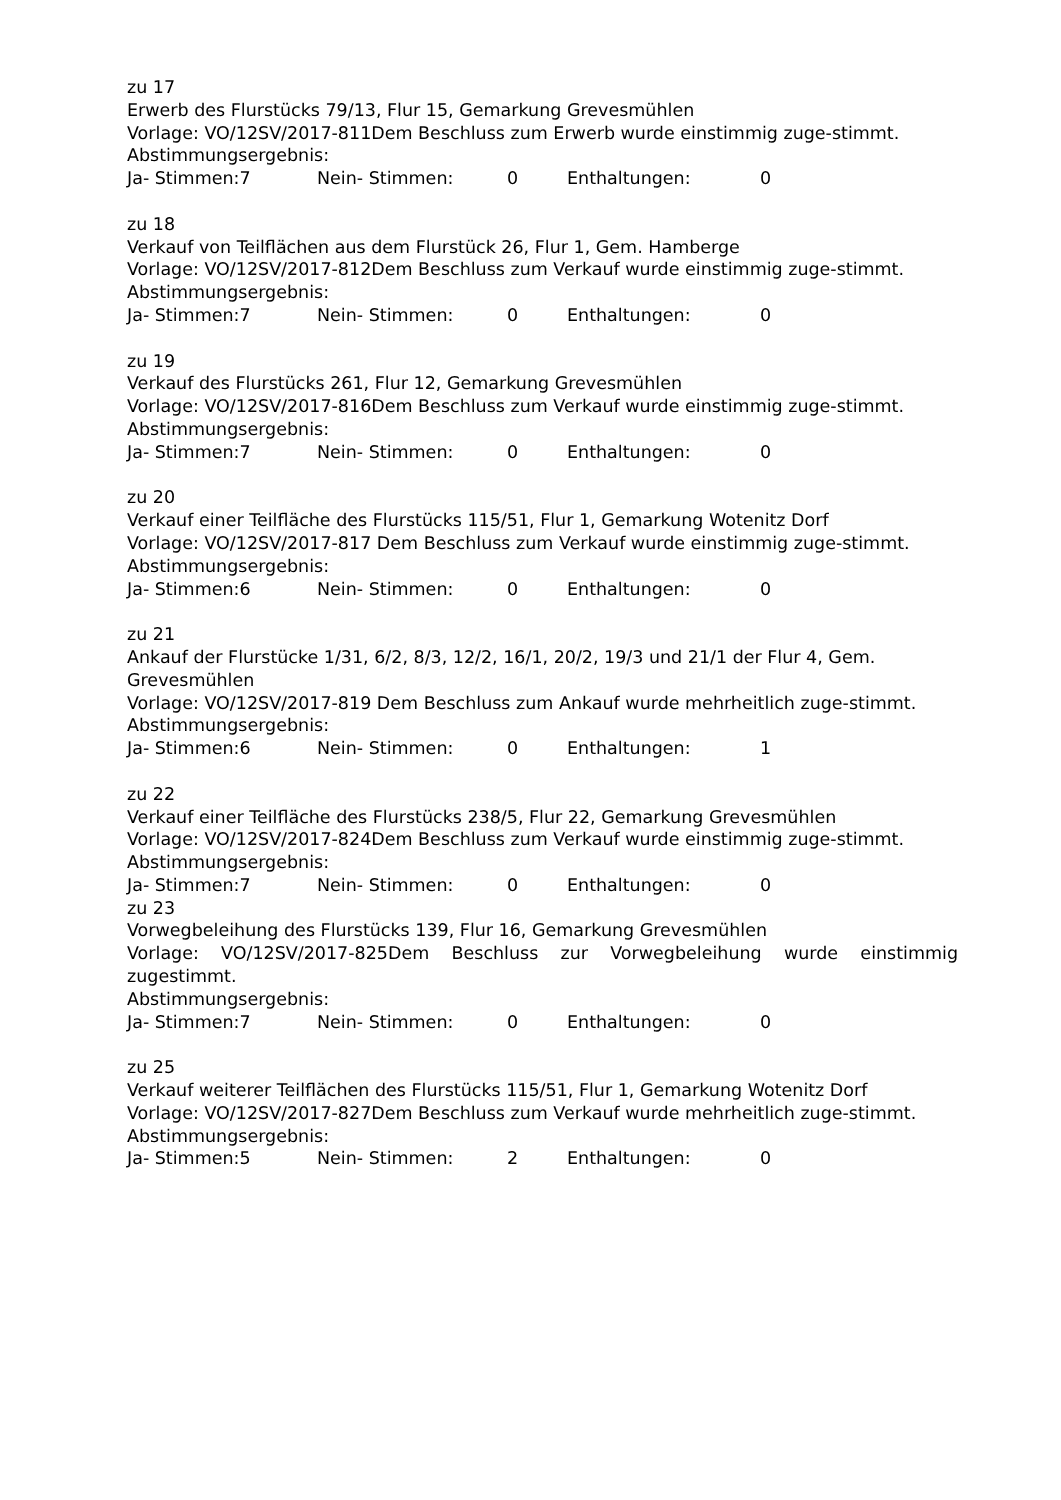zu 17
Erwerb des Flurstücks 79/13, Flur 15, Gemarkung Grevesmühlen
Vorlage: VO/12SV/2017-811Dem Beschluss zum Erwerb wurde einstimmig zuge-stimmt.
Abstimmungsergebnis:
Ja- Stimmen:7 Nein- Stimmen: 0 Enthaltungen: 0
zu 18
Verkauf von Teilflächen aus dem Flurstück 26, Flur 1, Gem. Hamberge
Vorlage: VO/12SV/2017-812Dem Beschluss zum Verkauf wurde einstimmig zuge-stimmt.
Abstimmungsergebnis:
Ja- Stimmen:7 Nein- Stimmen: 0 Enthaltungen: 0
zu 19
Verkauf des Flurstücks 261, Flur 12, Gemarkung Grevesmühlen
Vorlage: VO/12SV/2017-816Dem Beschluss zum Verkauf wurde einstimmig zuge-stimmt.
Abstimmungsergebnis:
Ja- Stimmen:7 Nein- Stimmen: 0 Enthaltungen: 0
zu 20
Verkauf einer Teilfläche des Flurstücks 115/51, Flur 1, Gemarkung Wotenitz Dorf
Vorlage: VO/12SV/2017-817 Dem Beschluss zum Verkauf wurde einstimmig zuge-stimmt.
Abstimmungsergebnis:
Ja- Stimmen:6 Nein- Stimmen: 0 Enthaltungen: 0
zu 21
Ankauf der Flurstücke 1/31, 6/2, 8/3, 12/2, 16/1, 20/2, 19/3 und 21/1 der Flur 4, Gem. Grevesmühlen
Vorlage: VO/12SV/2017-819 Dem Beschluss zum Ankauf wurde mehrheitlich zuge-stimmt.
Abstimmungsergebnis:
Ja- Stimmen:6 Nein- Stimmen: 0 Enthaltungen: 1
zu 22
Verkauf einer Teilfläche des Flurstücks 238/5, Flur 22, Gemarkung Grevesmühlen
Vorlage: VO/12SV/2017-824Dem Beschluss zum Verkauf wurde einstimmig zuge-stimmt.
Abstimmungsergebnis:
Ja- Stimmen:7 Nein- Stimmen: 0 Enthaltungen: 0
zu 23
Vorwegbeleihung des Flurstücks 139, Flur 16, Gemarkung Grevesmühlen
Vorlage: VO/12SV/2017-825Dem Beschluss zur Vorwegbeleihung wurde einstimmig zugestimmt.
Abstimmungsergebnis:
Ja- Stimmen:7 Nein- Stimmen: 0 Enthaltungen: 0
zu 25
Verkauf weiterer Teilflächen des Flurstücks 115/51, Flur 1, Gemarkung Wotenitz Dorf
Vorlage: VO/12SV/2017-827Dem Beschluss zum Verkauf wurde mehrheitlich zuge-stimmt.
Abstimmungsergebnis:
Ja- Stimmen:5 Nein- Stimmen: 2 Enthaltungen: 0